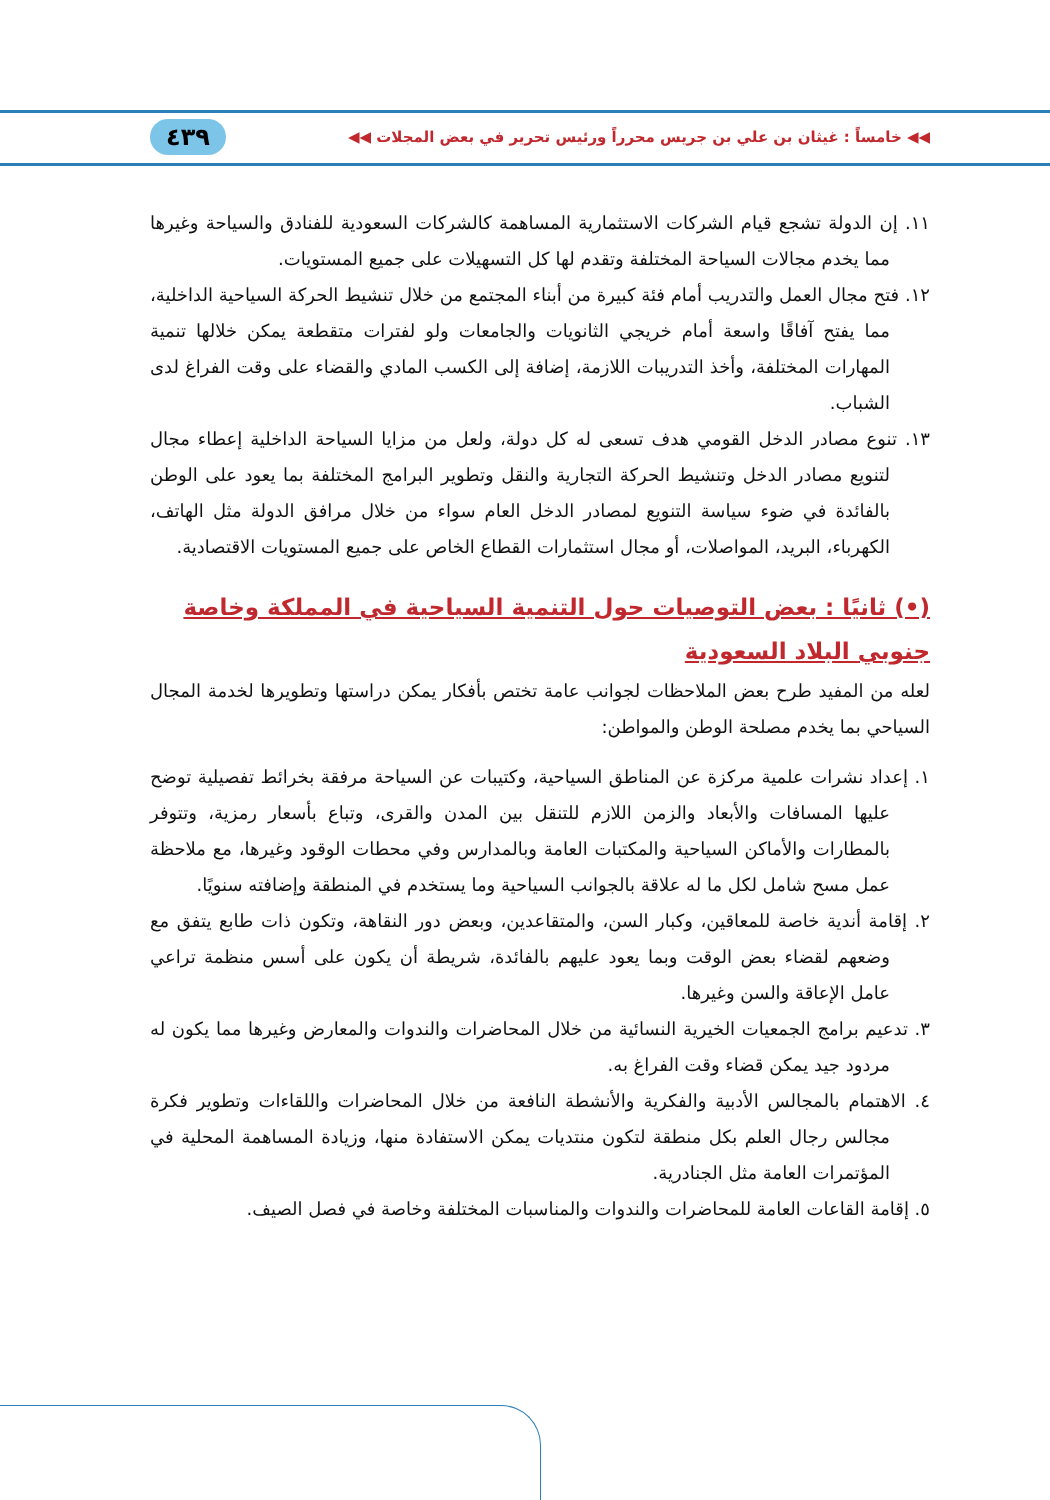◀◀ خامساً : غيثان بن علي بن جريس محرراً ورئيس تحرير في بعض المجلات ◀◀ ٤٣٩
١١. إن الدولة تشجع قيام الشركات الاستثمارية المساهمة كالشركات السعودية للفنادق والسياحة وغيرها مما يخدم مجالات السياحة المختلفة وتقدم لها كل التسهيلات على جميع المستويات.
١٢. فتح مجال العمل والتدريب أمام فئة كبيرة من أبناء المجتمع من خلال تنشيط الحركة السياحية الداخلية، مما يفتح آفاقًا واسعة أمام خريجي الثانويات والجامعات ولو لفترات متقطعة يمكن خلالها تنمية المهارات المختلفة، وأخذ التدريبات اللازمة، إضافة إلى الكسب المادي والقضاء على وقت الفراغ لدى الشباب.
١٣. تنوع مصادر الدخل القومي هدف تسعى له كل دولة، ولعل من مزايا السياحة الداخلية إعطاء مجال لتنويع مصادر الدخل وتنشيط الحركة التجارية والنقل وتطوير البرامج المختلفة بما يعود على الوطن بالفائدة في ضوء سياسة التنويع لمصادر الدخل العام سواء من خلال مرافق الدولة مثل الهاتف، الكهرباء، البريد، المواصلات، أو مجال استثمارات القطاع الخاص على جميع المستويات الاقتصادية.
(•) ثانيًا : بعض التوصيات حول التنمية السياحية في المملكة وخاصة جنوبي البلاد السعودية
لعله من المفيد طرح بعض الملاحظات لجوانب عامة تختص بأفكار يمكن دراستها وتطويرها لخدمة المجال السياحي بما يخدم مصلحة الوطن والمواطن:
١. إعداد نشرات علمية مركزة عن المناطق السياحية، وكتيبات عن السياحة مرفقة بخرائط تفصيلية توضح عليها المسافات والأبعاد والزمن اللازم للتنقل بين المدن والقرى، وتباع بأسعار رمزية، وتتوفر بالمطارات والأماكن السياحية والمكتبات العامة وبالمدارس وفي محطات الوقود وغيرها، مع ملاحظة عمل مسح شامل لكل ما له علاقة بالجوانب السياحية وما يستخدم في المنطقة وإضافته سنويًا.
٢. إقامة أندية خاصة للمعاقين، وكبار السن، والمتقاعدين، وبعض دور النقاهة، وتكون ذات طابع يتفق مع وضعهم لقضاء بعض الوقت وبما يعود عليهم بالفائدة، شريطة أن يكون على أسس منظمة تراعي عامل الإعاقة والسن وغيرها.
٣. تدعيم برامج الجمعيات الخيرية النسائية من خلال المحاضرات والندوات والمعارض وغيرها مما يكون له مردود جيد يمكن قضاء وقت الفراغ به.
٤. الاهتمام بالمجالس الأدبية والفكرية والأنشطة النافعة من خلال المحاضرات واللقاءات وتطوير فكرة مجالس رجال العلم بكل منطقة لتكون منتديات يمكن الاستفادة منها، وزيادة المساهمة المحلية في المؤتمرات العامة مثل الجنادرية.
٥. إقامة القاعات العامة للمحاضرات والندوات والمناسبات المختلفة وخاصة في فصل الصيف.